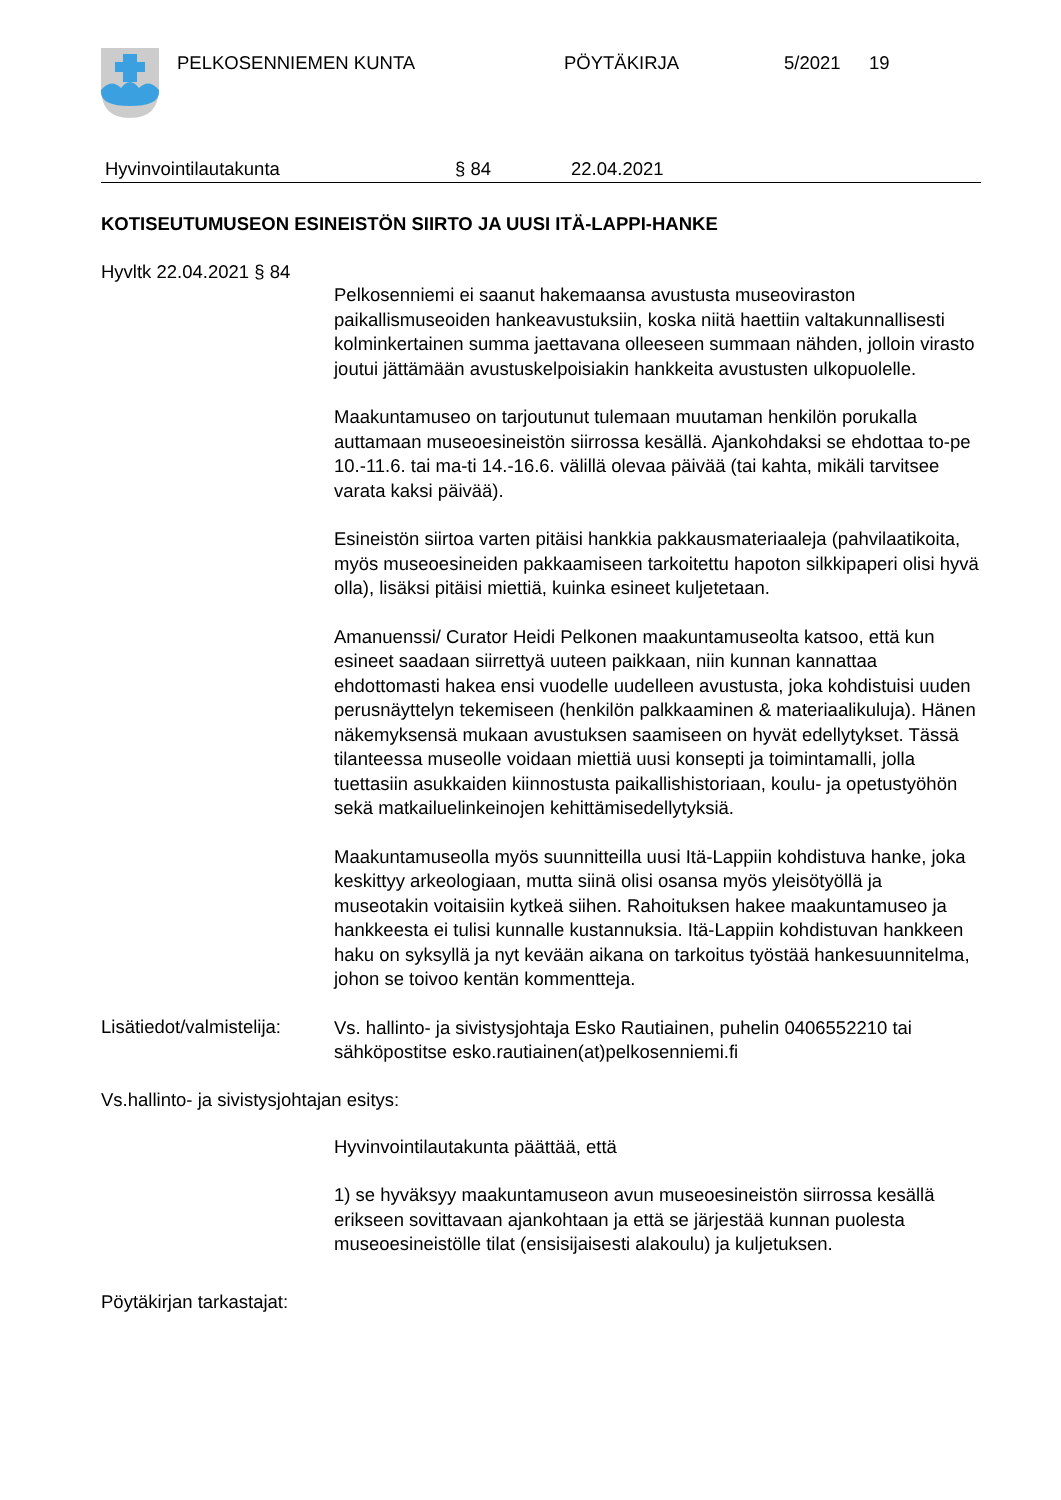PELKOSENNIEMEN KUNTA PÖYTÄKIRJA 5/2021 19
Hyvinvointilautakunta § 84 22.04.2021
KOTISEUTUMUSEON ESINEISTÖN SIIRTO JA UUSI ITÄ-LAPPI-HANKE
Hyvltk 22.04.2021 § 84
Pelkosenniemi ei saanut hakemaansa avustusta museoviraston paikallismuseoiden hankeavustuksiin, koska niitä haettiin valtakunnallisesti kolminkertainen summa jaettavana olleeseen summaan nähden, jolloin virasto joutui jättämään avustuskelpoisiakin hankkeita avustusten ulkopuolelle.
Maakuntamuseo on tarjoutunut tulemaan muutaman henkilön porukalla auttamaan museoesineistön siirrossa kesällä. Ajankohdaksi se ehdottaa to-pe 10.-11.6. tai ma-ti 14.-16.6. välillä olevaa päivää (tai kahta, mikäli tarvitsee varata kaksi päivää).
Esineistön siirtoa varten pitäisi hankkia pakkausmateriaaleja (pahvilaatikoita, myös museoesineiden pakkaamiseen tarkoitettu hapoton silkkipaperi olisi hyvä olla), lisäksi pitäisi miettiä, kuinka esineet kuljetetaan.
Amanuenssi/ Curator Heidi Pelkonen maakuntamuseolta katsoo, että kun esineet saadaan siirrettyä uuteen paikkaan, niin kunnan kannattaa ehdottomasti hakea ensi vuodelle uudelleen avustusta, joka kohdistuisi uuden perusnäyttelyn tekemiseen (henkilön palkkaaminen & materiaalikuluja). Hänen näkemyksensä mukaan avustuksen saamiseen on hyvät edellytykset. Tässä tilanteessa museolle voidaan miettiä uusi konsepti ja toimintamalli, jolla tuettasiin asukkaiden kiinnostusta paikallishistoriaan, koulu- ja opetustyöhön sekä matkailuelinkeinojen kehittämisedellytyksiä.
Maakuntamuseolla myös suunnitteilla uusi Itä-Lappiin kohdistuva hanke, joka keskittyy arkeologiaan, mutta siinä olisi osansa myös yleisötyöllä ja museotakin voitaisiin kytkeä siihen. Rahoituksen hakee maakuntamuseo ja hankkeesta ei tulisi kunnalle kustannuksia. Itä-Lappiin kohdistuvan hankkeen haku on syksyllä ja nyt kevään aikana on tarkoitus työstää hankesuunnitelma, johon se toivoo kentän kommentteja.
Lisätiedot/valmistelija:
Vs. hallinto- ja sivistysjohtaja Esko Rautiainen, puhelin 0406552210 tai sähköpostitse esko.rautiainen(at)pelkosenniemi.fi
Vs.hallinto- ja sivistysjohtajan esitys:
Hyvinvointilautakunta päättää, että
1) se hyväksyy maakuntamuseon avun museoesineistön siirrossa kesällä erikseen sovittavaan ajankohtaan ja että se järjestää kunnan puolesta museoesineistölle tilat (ensisijaisesti alakoulu) ja kuljetuksen.
Pöytäkirjan tarkastajat: